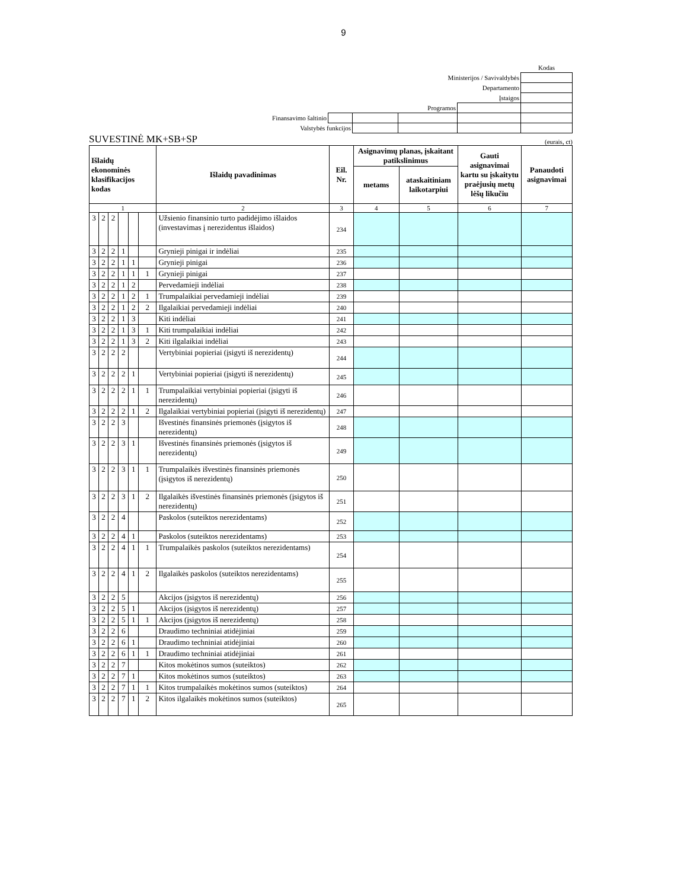9
| | | | | | Kodas |
| Ministerijos / Savivaldybės | | | | | |
| Departamento | | | | | |
| Įstaigos | | | | | |
| Programos | | | | | |
| Finansavimo šaltinio | | | | | |
| Valstybės funkcijos | | | | | |
SUVESTINĖ MK+SB+SP (eurais, ct)
| Išlaidų ekonominės klasifikacijos kodas | | | | | | Išlaidų pavadinimas | Eil. Nr. | Asignavimų planas, įskaitant patikslinimus | | Gauti asignavimai kartu su įskaitytu praėjusių metų lėšų likučiu | Panaudoti asignavimai |
| --- | --- | --- | --- | --- | --- | --- | --- | --- | --- | --- | --- |
| | | | | | | | | metams | ataskaitiniam laikotarpiui | | |
| 1 | | | | | | 2 | 3 | 4 | 5 | 6 | 7 |
| 3 | 2 | 2 | | | | Užsienio finansinio turto padidėjimo išlaidos (investavimas į nerezidentus išlaidos) | 234 | | | | |
| 3 | 2 | 2 | 1 | | | Grynieji pinigai ir indėliai | 235 | | | | |
| 3 | 2 | 2 | 1 | 1 | | Grynieji pinigai | 236 | | | | |
| 3 | 2 | 2 | 1 | 1 | 1 | Grynieji pinigai | 237 | | | | |
| 3 | 2 | 2 | 1 | 2 | | Pervedamieji indėliai | 238 | | | | |
| 3 | 2 | 2 | 1 | 2 | 1 | Trumpalaikiai pervedamieji indėliai | 239 | | | | |
| 3 | 2 | 2 | 1 | 2 | 2 | Ilgalaikiai pervedamieji indėliai | 240 | | | | |
| 3 | 2 | 2 | 1 | 3 | | Kiti indėliai | 241 | | | | |
| 3 | 2 | 2 | 1 | 3 | 1 | Kiti trumpalaikiai indėliai | 242 | | | | |
| 3 | 2 | 2 | 1 | 3 | 2 | Kiti ilgalaikiai indėliai | 243 | | | | |
| 3 | 2 | 2 | 2 | | | Vertybiniai popieriai (įsigyti iš nerezidentų) | 244 | | | | |
| 3 | 2 | 2 | 2 | 1 | | Vertybiniai popieriai (įsigyti iš nerezidentų) | 245 | | | | |
| 3 | 2 | 2 | 2 | 1 | 1 | Trumpalaikiai vertybiniai popieriai (įsigyti iš nerezidentų) | 246 | | | | |
| 3 | 2 | 2 | 2 | 1 | 2 | Ilgalaikiai vertybiniai popieriai (įsigyti iš nerezidentų) | 247 | | | | |
| 3 | 2 | 2 | 3 | | | Išvestinės finansinės priemonės (įsigytos iš nerezidentų) | 248 | | | | |
| 3 | 2 | 2 | 3 | 1 | | Išvestinės finansinės priemonės (įsigytos iš nerezidentų) | 249 | | | | |
| 3 | 2 | 2 | 3 | 1 | 1 | Trumpalaikės išvestinės finansinės priemonės (įsigytos iš nerezidentų) | 250 | | | | |
| 3 | 2 | 2 | 3 | 1 | 2 | Ilgalaikės išvestinės finansinės priemonės (įsigytos iš nerezidentų) | 251 | | | | |
| 3 | 2 | 2 | 4 | | | Paskolos (suteiktos nerezidentams) | 252 | | | | |
| 3 | 2 | 2 | 4 | 1 | | Paskolos (suteiktos nerezidentams) | 253 | | | | |
| 3 | 2 | 2 | 4 | 1 | 1 | Trumpalaikės paskolos (suteiktos nerezidentams) | 254 | | | | |
| 3 | 2 | 2 | 4 | 1 | 2 | Ilgalaikės paskolos (suteiktos nerezidentams) | 255 | | | | |
| 3 | 2 | 2 | 5 | | | Akcijos (įsigytos iš nerezidentų) | 256 | | | | |
| 3 | 2 | 2 | 5 | 1 | | Akcijos (įsigytos iš nerezidentų) | 257 | | | | |
| 3 | 2 | 2 | 5 | 1 | 1 | Akcijos (įsigytos iš nerezidentų) | 258 | | | | |
| 3 | 2 | 2 | 6 | | | Draudimo techniniai atidėjiniai | 259 | | | | |
| 3 | 2 | 2 | 6 | 1 | | Draudimo techniniai atidėjiniai | 260 | | | | |
| 3 | 2 | 2 | 6 | 1 | 1 | Draudimo techniniai atidėjiniai | 261 | | | | |
| 3 | 2 | 2 | 7 | | | Kitos mokėtinos sumos (suteiktos) | 262 | | | | |
| 3 | 2 | 2 | 7 | 1 | | Kitos mokėtinos sumos (suteiktos) | 263 | | | | |
| 3 | 2 | 2 | 7 | 1 | 1 | Kitos trumpalaikės mokėtinos sumos (suteiktos) | 264 | | | | |
| 3 | 2 | 2 | 7 | 1 | 2 | Kitos ilgalaikės mokėtinos sumos (suteiktos) | 265 | | | | |